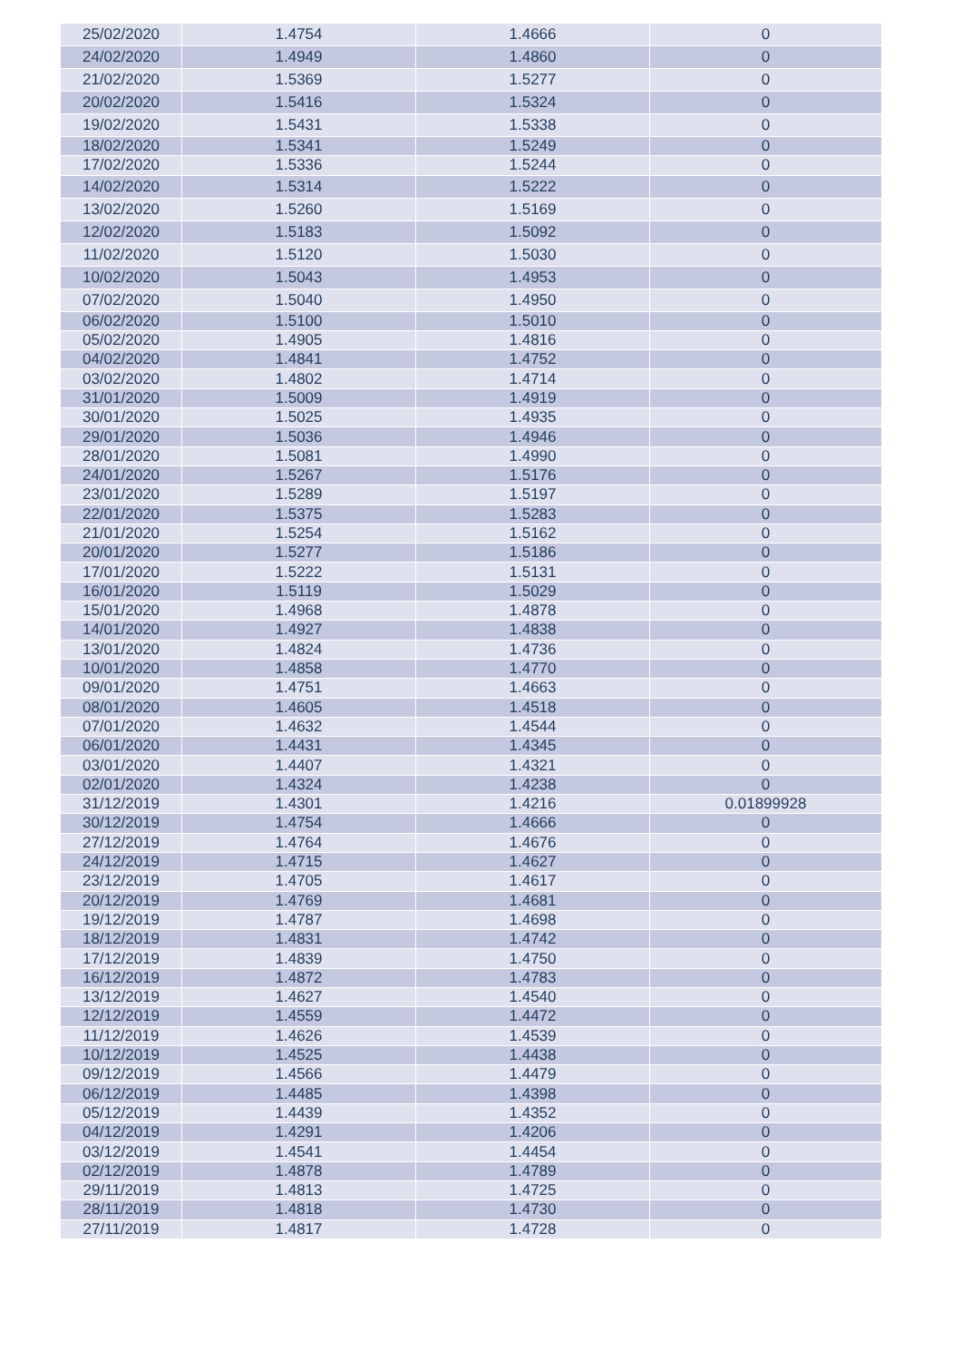| 25/02/2020 | 1.4754 | 1.4666 | 0 |
| 24/02/2020 | 1.4949 | 1.4860 | 0 |
| 21/02/2020 | 1.5369 | 1.5277 | 0 |
| 20/02/2020 | 1.5416 | 1.5324 | 0 |
| 19/02/2020 | 1.5431 | 1.5338 | 0 |
| 18/02/2020 | 1.5341 | 1.5249 | 0 |
| 17/02/2020 | 1.5336 | 1.5244 | 0 |
| 14/02/2020 | 1.5314 | 1.5222 | 0 |
| 13/02/2020 | 1.5260 | 1.5169 | 0 |
| 12/02/2020 | 1.5183 | 1.5092 | 0 |
| 11/02/2020 | 1.5120 | 1.5030 | 0 |
| 10/02/2020 | 1.5043 | 1.4953 | 0 |
| 07/02/2020 | 1.5040 | 1.4950 | 0 |
| 06/02/2020 | 1.5100 | 1.5010 | 0 |
| 05/02/2020 | 1.4905 | 1.4816 | 0 |
| 04/02/2020 | 1.4841 | 1.4752 | 0 |
| 03/02/2020 | 1.4802 | 1.4714 | 0 |
| 31/01/2020 | 1.5009 | 1.4919 | 0 |
| 30/01/2020 | 1.5025 | 1.4935 | 0 |
| 29/01/2020 | 1.5036 | 1.4946 | 0 |
| 28/01/2020 | 1.5081 | 1.4990 | 0 |
| 24/01/2020 | 1.5267 | 1.5176 | 0 |
| 23/01/2020 | 1.5289 | 1.5197 | 0 |
| 22/01/2020 | 1.5375 | 1.5283 | 0 |
| 21/01/2020 | 1.5254 | 1.5162 | 0 |
| 20/01/2020 | 1.5277 | 1.5186 | 0 |
| 17/01/2020 | 1.5222 | 1.5131 | 0 |
| 16/01/2020 | 1.5119 | 1.5029 | 0 |
| 15/01/2020 | 1.4968 | 1.4878 | 0 |
| 14/01/2020 | 1.4927 | 1.4838 | 0 |
| 13/01/2020 | 1.4824 | 1.4736 | 0 |
| 10/01/2020 | 1.4858 | 1.4770 | 0 |
| 09/01/2020 | 1.4751 | 1.4663 | 0 |
| 08/01/2020 | 1.4605 | 1.4518 | 0 |
| 07/01/2020 | 1.4632 | 1.4544 | 0 |
| 06/01/2020 | 1.4431 | 1.4345 | 0 |
| 03/01/2020 | 1.4407 | 1.4321 | 0 |
| 02/01/2020 | 1.4324 | 1.4238 | 0 |
| 31/12/2019 | 1.4301 | 1.4216 | 0.01899928 |
| 30/12/2019 | 1.4754 | 1.4666 | 0 |
| 27/12/2019 | 1.4764 | 1.4676 | 0 |
| 24/12/2019 | 1.4715 | 1.4627 | 0 |
| 23/12/2019 | 1.4705 | 1.4617 | 0 |
| 20/12/2019 | 1.4769 | 1.4681 | 0 |
| 19/12/2019 | 1.4787 | 1.4698 | 0 |
| 18/12/2019 | 1.4831 | 1.4742 | 0 |
| 17/12/2019 | 1.4839 | 1.4750 | 0 |
| 16/12/2019 | 1.4872 | 1.4783 | 0 |
| 13/12/2019 | 1.4627 | 1.4540 | 0 |
| 12/12/2019 | 1.4559 | 1.4472 | 0 |
| 11/12/2019 | 1.4626 | 1.4539 | 0 |
| 10/12/2019 | 1.4525 | 1.4438 | 0 |
| 09/12/2019 | 1.4566 | 1.4479 | 0 |
| 06/12/2019 | 1.4485 | 1.4398 | 0 |
| 05/12/2019 | 1.4439 | 1.4352 | 0 |
| 04/12/2019 | 1.4291 | 1.4206 | 0 |
| 03/12/2019 | 1.4541 | 1.4454 | 0 |
| 02/12/2019 | 1.4878 | 1.4789 | 0 |
| 29/11/2019 | 1.4813 | 1.4725 | 0 |
| 28/11/2019 | 1.4818 | 1.4730 | 0 |
| 27/11/2019 | 1.4817 | 1.4728 | 0 |